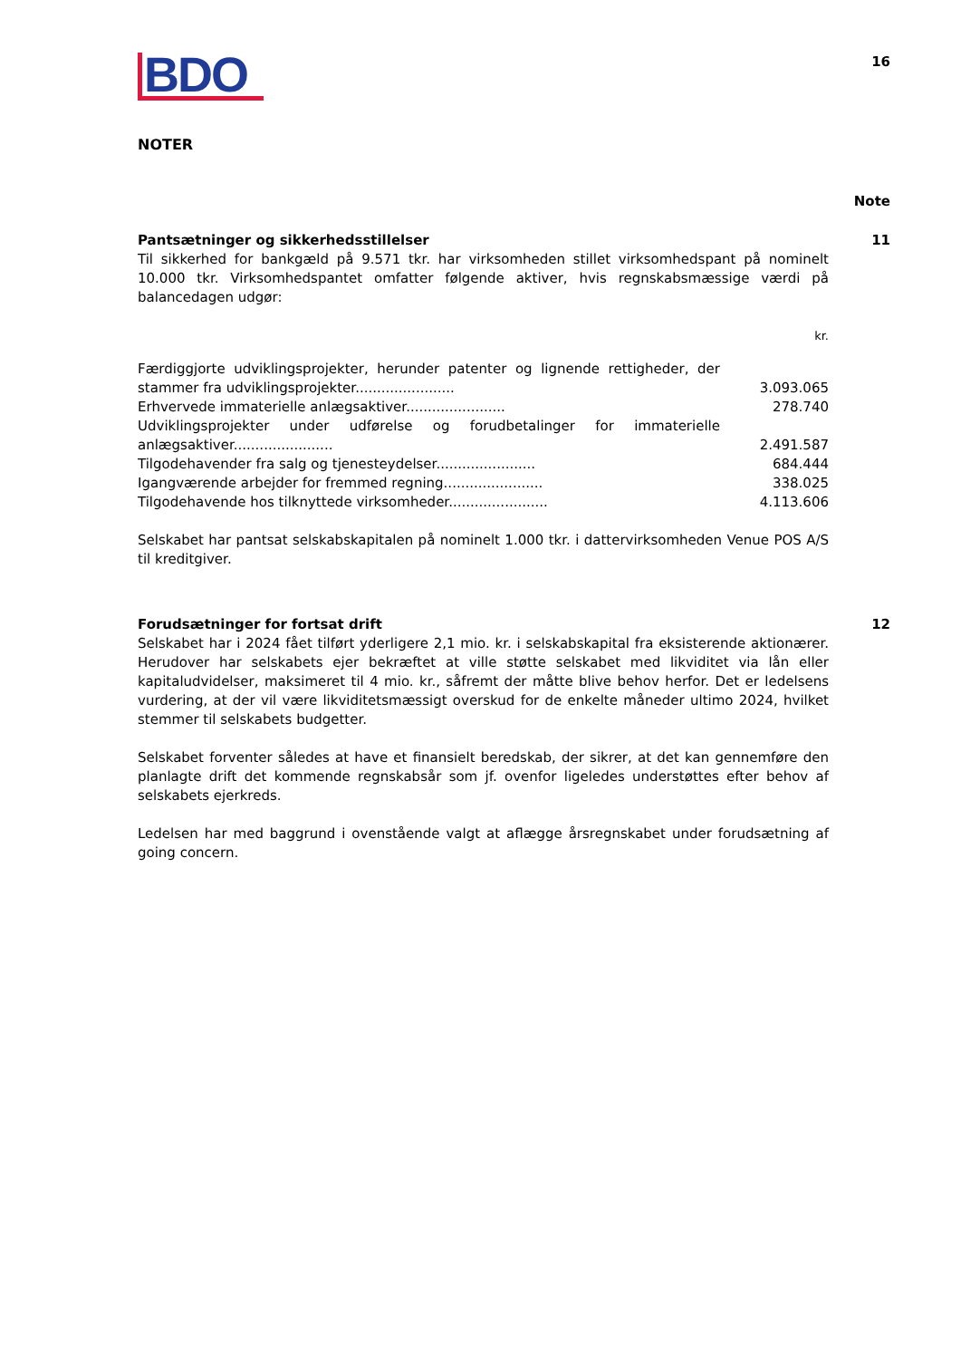BDO
16
NOTER
Note
Pantsætninger og sikkerhedsstillelser
Til sikkerhed for bankgæld på 9.571 tkr. har virksomheden stillet virksomhedspant på nominelt 10.000 tkr. Virksomhedspantet omfatter følgende aktiver, hvis regnskabsmæssige værdi på balancedagen udgør:
kr.
| Færdiggjorte udviklingsprojekter, herunder patenter og lignende rettigheder, der stammer fra udviklingsprojekter....................... | 3.093.065 |
| Erhvervede immaterielle anlægsaktiver....................... | 278.740 |
| Udviklingsprojekter under udførelse og forudbetalinger for immaterielle anlægsaktiver....................... | 2.491.587 |
| Tilgodehavender fra salg og tjenesteydelser....................... | 684.444 |
| Igangværende arbejder for fremmed regning....................... | 338.025 |
| Tilgodehavende hos tilknyttede virksomheder....................... | 4.113.606 |
Selskabet har pantsat selskabskapitalen på nominelt 1.000 tkr. i dattervirksomheden Venue POS A/S til kreditgiver.
11
Forudsætninger for fortsat drift
Selskabet har i 2024 fået tilført yderligere 2,1 mio. kr. i selskabskapital fra eksisterende aktionærer. Herudover har selskabets ejer bekræftet at ville støtte selskabet med likviditet via lån eller kapitaludvidelser, maksimeret til 4 mio. kr., såfremt der måtte blive behov herfor. Det er ledelsens vurdering, at der vil være likviditetsmæssigt overskud for de enkelte måneder ultimo 2024, hvilket stemmer til selskabets budgetter.
Selskabet forventer således at have et finansielt beredskab, der sikrer, at det kan gennemføre den planlagte drift det kommende regnskabsår som jf. ovenfor ligeledes understøttes efter behov af selskabets ejerkreds.
Ledelsen har med baggrund i ovenstående valgt at aflægge årsregnskabet under forudsætning af going concern.
12